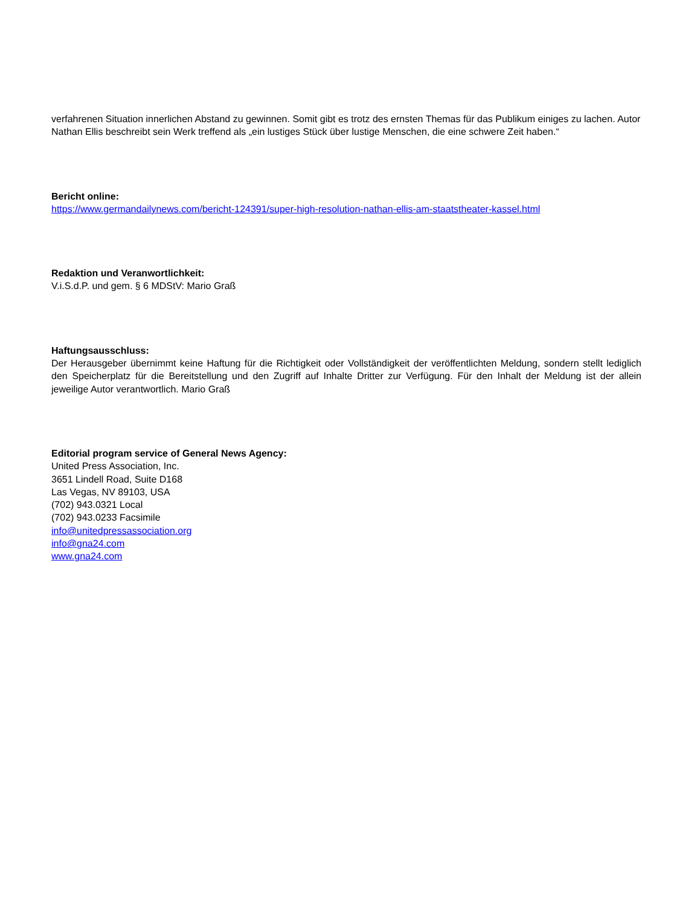verfahrenen Situation innerlichen Abstand zu gewinnen. Somit gibt es trotz des ernsten Themas für das Publikum einiges zu lachen. Autor Nathan Ellis beschreibt sein Werk treffend als „ein lustiges Stück über lustige Menschen, die eine schwere Zeit haben.“
Bericht online:
https://www.germandailynews.com/bericht-124391/super-high-resolution-nathan-ellis-am-staatstheater-kassel.html
Redaktion und Veranwortlichkeit:
V.i.S.d.P. und gem. § 6 MDStV: Mario Graß
Haftungsausschluss:
Der Herausgeber übernimmt keine Haftung für die Richtigkeit oder Vollständigkeit der veröffentlichten Meldung, sondern stellt lediglich den Speicherplatz für die Bereitstellung und den Zugriff auf Inhalte Dritter zur Verfügung. Für den Inhalt der Meldung ist der allein jeweilige Autor verantwortlich. Mario Graß
Editorial program service of General News Agency:
United Press Association, Inc.
3651 Lindell Road, Suite D168
Las Vegas, NV 89103, USA
(702) 943.0321 Local
(702) 943.0233 Facsimile
info@unitedpressassociation.org
info@gna24.com
www.gna24.com